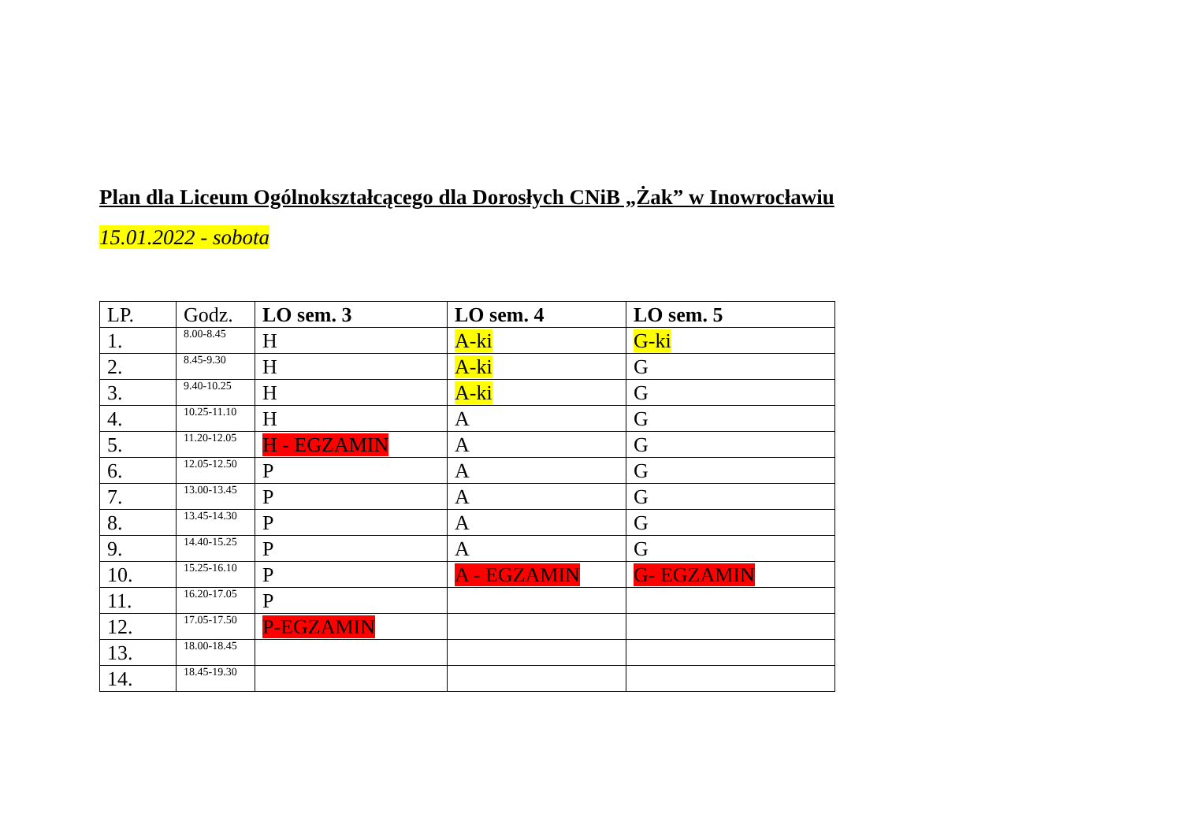Plan dla Liceum Ogólnokształcącego dla Dorosłych CNiB „Żak” w Inowrocławiu
15.01.2022 - sobota
| LP. | Godz. | LO sem. 3 | LO sem. 4 | LO sem. 5 |
| --- | --- | --- | --- | --- |
| 1. | 8.00-8.45 | H | A-ki | G-ki |
| 2. | 8.45-9.30 | H | A-ki | G |
| 3. | 9.40-10.25 | H | A-ki | G |
| 4. | 10.25-11.10 | H | A | G |
| 5. | 11.20-12.05 | H - EGZAMIN | A | G |
| 6. | 12.05-12.50 | P | A | G |
| 7. | 13.00-13.45 | P | A | G |
| 8. | 13.45-14.30 | P | A | G |
| 9. | 14.40-15.25 | P | A | G |
| 10. | 15.25-16.10 | P | A - EGZAMIN | G- EGZAMIN |
| 11. | 16.20-17.05 | P | | |
| 12. | 17.05-17.50 | P-EGZAMIN | | |
| 13. | 18.00-18.45 | | | |
| 14. | 18.45-19.30 | | | |